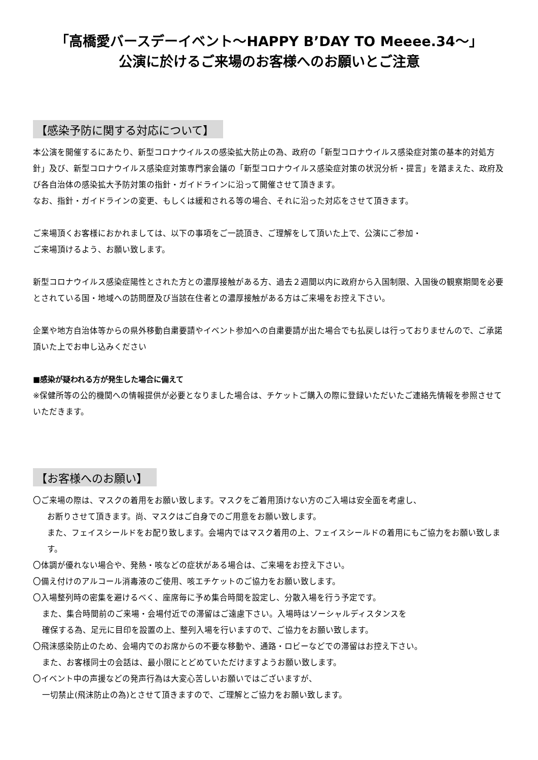「高橋愛バースデーイベント～HAPPY B’DAY TO Meeee.34～」
公演に於けるご来場のお客様へのお願いとご注意
【感染予防に関する対応について】
本公演を開催するにあたり、新型コロナウイルスの感染拡大防止の為、政府の「新型コロナウイルス感染症対策の基本的対処方針」及び、新型コロナウイルス感染症対策専門家会議の「新型コロナウイルス感染症対策の状況分析・提言」を踏まえた、政府及び各自治体の感染拡大予防対策の指針・ガイドラインに沿って開催させて頂きます。
なお、指針・ガイドラインの変更、もしくは緩和される等の場合、それに沿った対応をさせて頂きます。
ご来場頂くお客様におかれましては、以下の事項をご一読頂き、ご理解をして頂いた上で、公演にご参加・
ご来場頂けるよう、お願い致します。
新型コロナウイルス感染症陽性とされた方との濃厚接触がある方、過去２週間以内に政府から入国制限、入国後の観察期間を必要とされている国・地域への訪問歴及び当該在住者との濃厚接触がある方はご来場をお控え下さい。
企業や地方自治体等からの県外移動自粛要請やイベント参加への自粛要請が出た場合でも払戻しは行っておりませんので、ご承諾頂いた上でお申し込みください
■感染が疑われる方が発生した場合に備えて
※保健所等の公的機関への情報提供が必要となりました場合は、チケットご購入の際に登録いただいたご連絡先情報を参照させていただきます。
【お客様へのお願い】
〇ご来場の際は、マスクの着用をお願い致します。マスクをご着用頂けない方のご入場は安全面を考慮し、
お断りさせて頂きます。尚、マスクはご自身でのご用意をお願い致します。
また、フェイスシールドをお配り致します。会場内ではマスク着用の上、フェイスシールドの着用にもご協力をお願い致します。
〇体調が優れない場合や、発熱・咳などの症状がある場合は、ご来場をお控え下さい。
〇備え付けのアルコール消毒液のご使用、咳エチケットのご協力をお願い致します。
〇入場整列時の密集を避けるべく、座席毎に予め集合時間を設定し、分散入場を行う予定です。
また、集合時間前のご来場・会場付近での滞留はご遠慮下さい。入場時はソーシャルディスタンスを
確保する為、足元に目印を設置の上、整列入場を行いますので、ご協力をお願い致します。
〇飛沫感染防止のため、会場内でのお席からの不要な移動や、通路・ロビーなどでの滞留はお控え下さい。
また、お客様同士の会話は、最小限にとどめていただけますようお願い致します。
〇イベント中の声援などの発声行為は大変心苦しいお願いではございますが、
一切禁止(飛沫防止の為)とさせて頂きますので、ご理解とご協力をお願い致します。